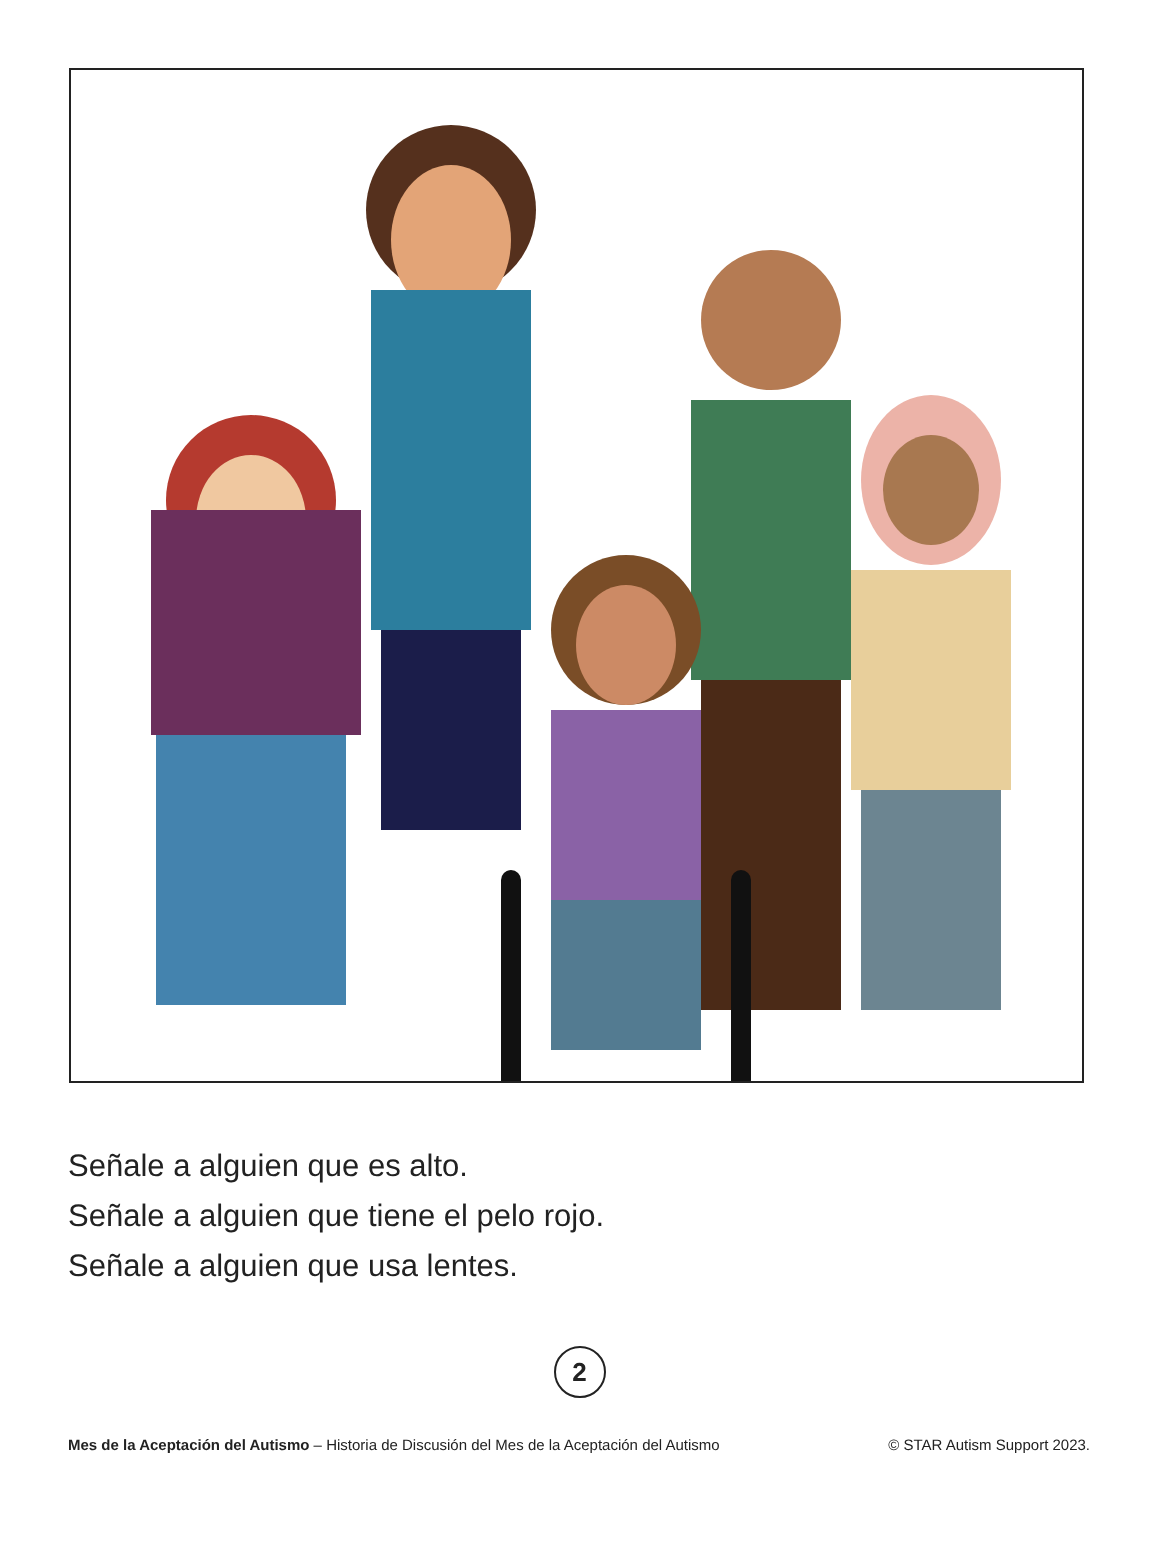Señale a alguien que es alto.
Señale a alguien que tiene el pelo rojo.
Señale a alguien que usa lentes.
2
Mes de la Aceptación del Autismo – Historia de Discusión del Mes de la Aceptación del Autismo © STAR Autism Support 2023.